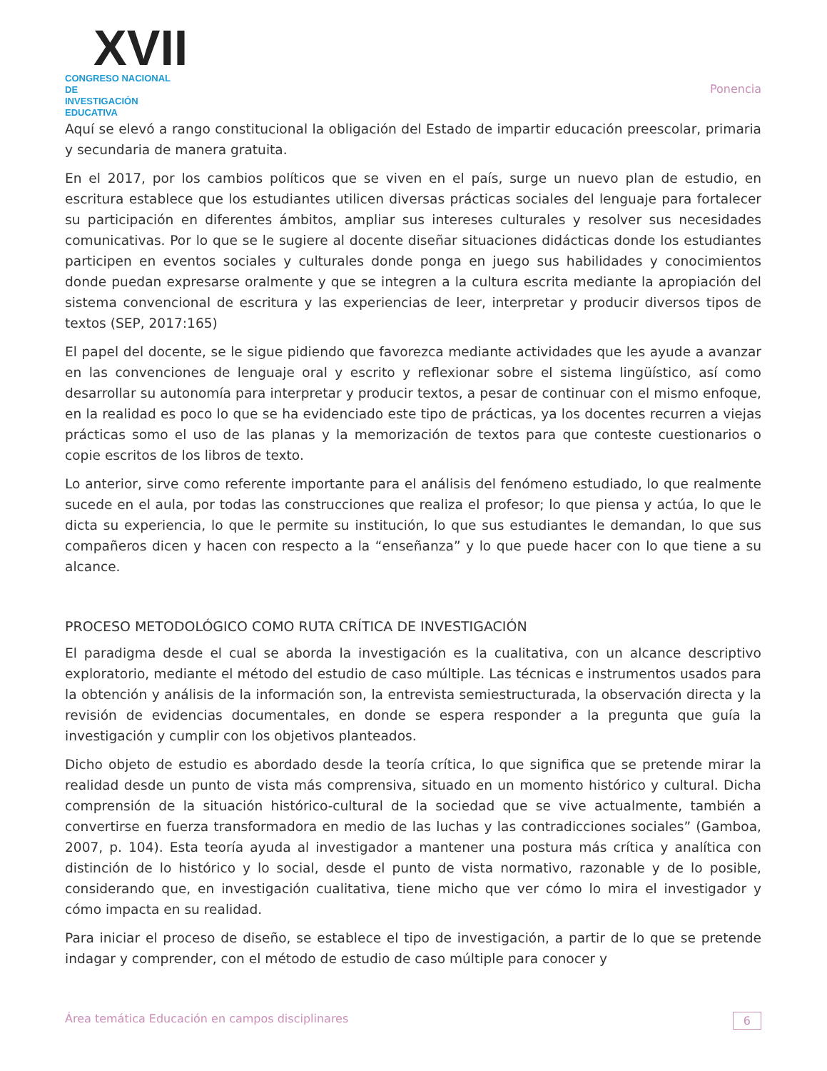XVII
CONGRESO NACIONAL DE
INVESTIGACIÓN EDUCATIVA
Ponencia
Aquí se elevó a rango constitucional la obligación del Estado de impartir educación preescolar, primaria y secundaria de manera gratuita.
En el 2017, por los cambios políticos que se viven en el país, surge un nuevo plan de estudio, en escritura establece que los estudiantes utilicen diversas prácticas sociales del lenguaje para fortalecer su participación en diferentes ámbitos, ampliar sus intereses culturales y resolver sus necesidades comunicativas. Por lo que se le sugiere al docente diseñar situaciones didácticas donde los estudiantes participen en eventos sociales y culturales donde ponga en juego sus habilidades y conocimientos donde puedan expresarse oralmente y que se integren a la cultura escrita mediante la apropiación del sistema convencional de escritura y las experiencias de leer, interpretar y producir diversos tipos de textos (SEP, 2017:165)
El papel del docente, se le sigue pidiendo que favorezca mediante actividades que les ayude a avanzar en las convenciones de lenguaje oral y escrito y reflexionar sobre el sistema lingüístico, así como desarrollar su autonomía para interpretar y producir textos, a pesar de continuar con el mismo enfoque, en la realidad es poco lo que se ha evidenciado este tipo de prácticas, ya los docentes recurren a viejas prácticas somo el uso de las planas y la memorización de textos para que conteste cuestionarios o copie escritos de los libros de texto.
Lo anterior, sirve como referente importante para el análisis del fenómeno estudiado, lo que realmente sucede en el aula, por todas las construcciones que realiza el profesor; lo que piensa y actúa, lo que le dicta su experiencia, lo que le permite su institución, lo que sus estudiantes le demandan, lo que sus compañeros dicen y hacen con respecto a la “enseñanza” y lo que puede hacer con lo que tiene a su alcance.
PROCESO METODOLÓGICO COMO RUTA CRÍTICA DE INVESTIGACIÓN
El paradigma desde el cual se aborda la investigación es la cualitativa, con un alcance descriptivo exploratorio, mediante el método del estudio de caso múltiple. Las técnicas e instrumentos usados para la obtención y análisis de la información son, la entrevista semiestructurada, la observación directa y la revisión de evidencias documentales, en donde se espera responder a la pregunta que guía la investigación y cumplir con los objetivos planteados.
Dicho objeto de estudio es abordado desde la teoría crítica, lo que significa que se pretende mirar la realidad desde un punto de vista más comprensiva, situado en un momento histórico y cultural. Dicha comprensión de la situación histórico-cultural de la sociedad que se vive actualmente, también a convertirse en fuerza transformadora en medio de las luchas y las contradicciones sociales” (Gamboa, 2007, p. 104). Esta teoría ayuda al investigador a mantener una postura más crítica y analítica con distinción de lo histórico y lo social, desde el punto de vista normativo, razonable y de lo posible, considerando que, en investigación cualitativa, tiene micho que ver cómo lo mira el investigador y cómo impacta en su realidad.
Para iniciar el proceso de diseño, se establece el tipo de investigación, a partir de lo que se pretende indagar y comprender, con el método de estudio de caso múltiple para conocer y
Área temática Educación en campos disciplinares 6